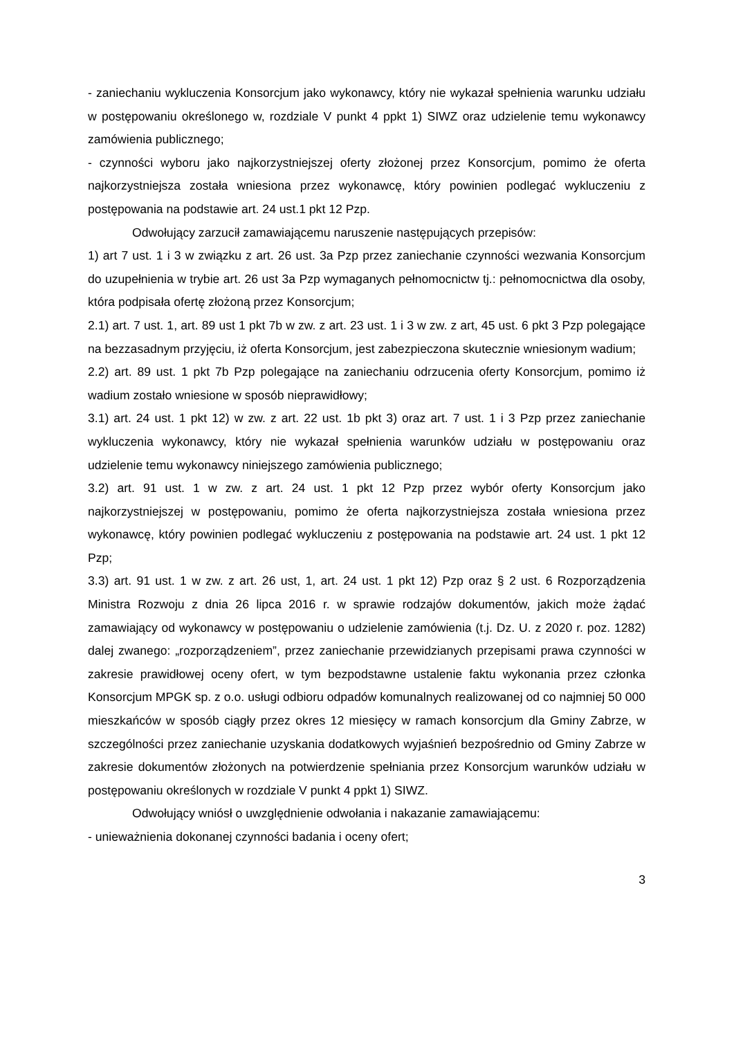- zaniechaniu wykluczenia Konsorcjum jako wykonawcy, który nie wykazał spełnienia warunku udziału w postępowaniu określonego w, rozdziale V punkt 4 ppkt 1) SIWZ oraz udzielenie temu wykonawcy zamówienia publicznego;
- czynności wyboru jako najkorzystniejszej oferty złożonej przez Konsorcjum, pomimo że oferta najkorzystniejsza została wniesiona przez wykonawcę, który powinien podlegać wykluczeniu z postępowania na podstawie art. 24 ust.1 pkt 12 Pzp.
Odwołujący zarzucił zamawiającemu naruszenie następujących przepisów:
1) art 7 ust. 1 i 3 w związku z art. 26 ust. 3a Pzp przez zaniechanie czynności wezwania Konsorcjum do uzupełnienia w trybie art. 26 ust 3a Pzp wymaganych pełnomocnictw tj.: pełnomocnictwa dla osoby, która podpisała ofertę złożoną przez Konsorcjum;
2.1) art. 7 ust. 1, art. 89 ust 1 pkt 7b w zw. z art. 23 ust. 1 i 3 w zw. z art, 45 ust. 6 pkt 3 Pzp polegające na bezzasadnym przyjęciu, iż oferta Konsorcjum, jest zabezpieczona skutecznie wniesionym wadium;
2.2) art. 89 ust. 1 pkt 7b Pzp polegające na zaniechaniu odrzucenia oferty Konsorcjum, pomimo iż wadium zostało wniesione w sposób nieprawidłowy;
3.1) art. 24 ust. 1 pkt 12) w zw. z art. 22 ust. 1b pkt 3) oraz art. 7 ust. 1 i 3 Pzp przez zaniechanie wykluczenia wykonawcy, który nie wykazał spełnienia warunków udziału w postępowaniu oraz udzielenie temu wykonawcy niniejszego zamówienia publicznego;
3.2) art. 91 ust. 1 w zw. z art. 24 ust. 1 pkt 12 Pzp przez wybór oferty Konsorcjum jako najkorzystniejszej w postępowaniu, pomimo że oferta najkorzystniejsza została wniesiona przez wykonawcę, który powinien podlegać wykluczeniu z postępowania na podstawie art. 24 ust. 1 pkt 12 Pzp;
3.3) art. 91 ust. 1 w zw. z art. 26 ust, 1, art. 24 ust. 1 pkt 12) Pzp oraz § 2 ust. 6 Rozporządzenia Ministra Rozwoju z dnia 26 lipca 2016 r. w sprawie rodzajów dokumentów, jakich może żądać zamawiający od wykonawcy w postępowaniu o udzielenie zamówienia (t.j. Dz. U. z 2020 r. poz. 1282) dalej zwanego: „rozporządzeniem”, przez zaniechanie przewidzianych przepisami prawa czynności w zakresie prawidłowej oceny ofert, w tym bezpodstawne ustalenie faktu wykonania przez członka Konsorcjum MPGK sp. z o.o. usługi odbioru odpadów komunalnych realizowanej od co najmniej 50 000 mieszkańców w sposób ciągły przez okres 12 miesięcy w ramach konsorcjum dla Gminy Zabrze, w szczególności przez zaniechanie uzyskania dodatkowych wyjaśnień bezpośrednio od Gminy Zabrze w zakresie dokumentów złożonych na potwierdzenie spełniania przez Konsorcjum warunków udziału w postępowaniu określonych w rozdziale V punkt 4 ppkt 1) SIWZ.
Odwołujący wniósł o uwzględnienie odwołania i nakazanie zamawiającemu:
- unieważnienia dokonanej czynności badania i oceny ofert;
3